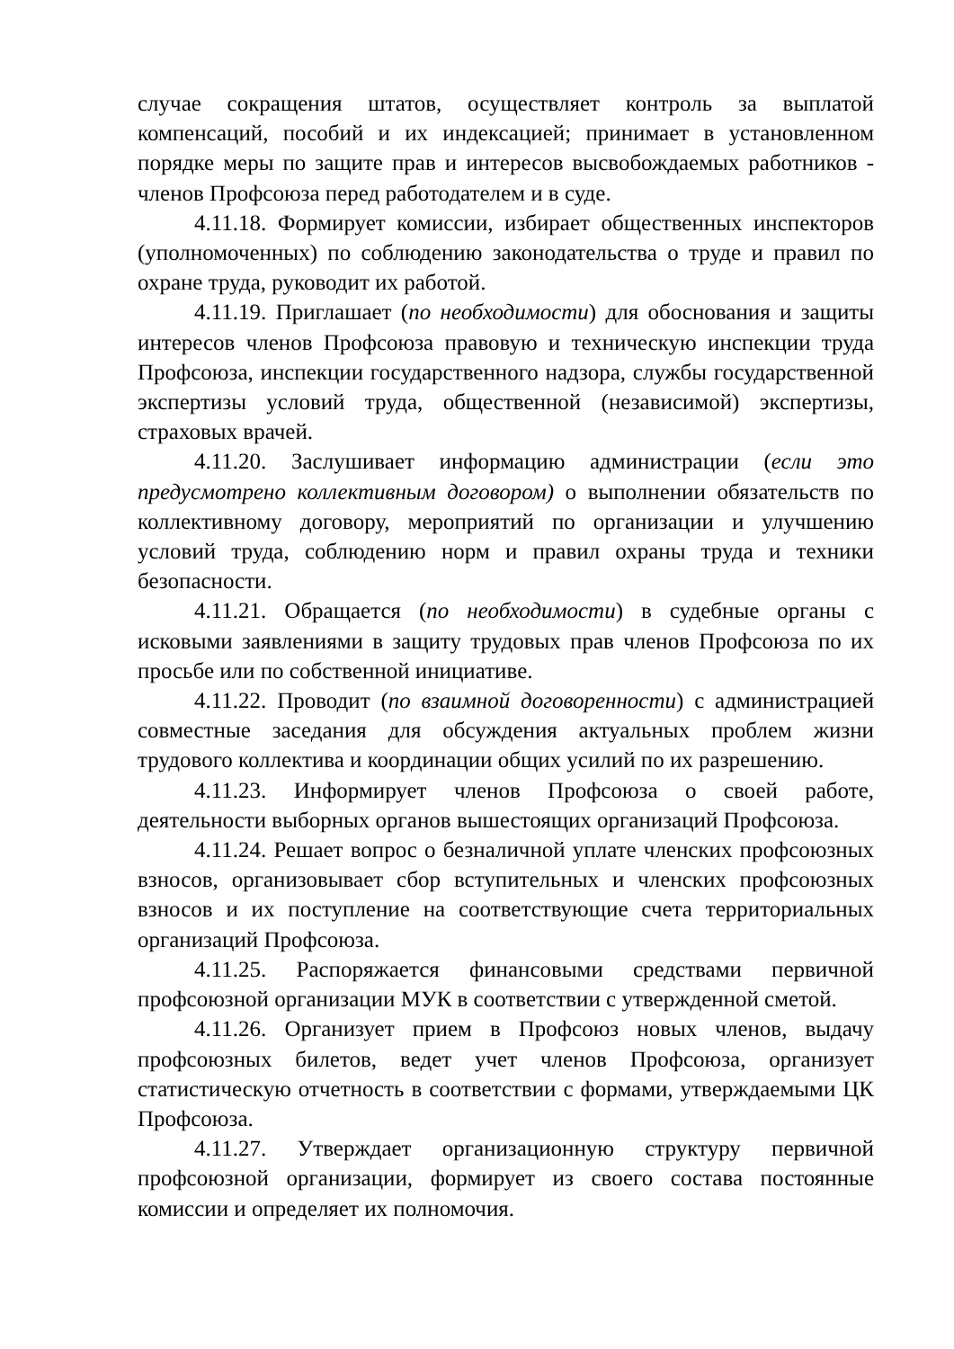случае сокращения штатов, осуществляет контроль за выплатой компенсаций, пособий и их индексацией; принимает в установленном порядке меры по защите прав и интересов высвобождаемых работников - членов Профсоюза перед работодателем и в суде.
4.11.18. Формирует комиссии, избирает общественных инспекторов (уполномоченных) по соблюдению законодательства о труде и правил по охране труда, руководит их работой.
4.11.19. Приглашает (по необходимости) для обоснования и защиты интересов членов Профсоюза правовую и техническую инспекции труда Профсоюза, инспекции государственного надзора, службы государственной экспертизы условий труда, общественной (независимой) экспертизы, страховых врачей.
4.11.20. Заслушивает информацию администрации (если это предусмотрено коллективным договором) о выполнении обязательств по коллективному договору, мероприятий по организации и улучшению условий труда, соблюдению норм и правил охраны труда и техники безопасности.
4.11.21. Обращается (по необходимости) в судебные органы с исковыми заявлениями в защиту трудовых прав членов Профсоюза по их просьбе или по собственной инициативе.
4.11.22. Проводит (по взаимной договоренности) с администрацией совместные заседания для обсуждения актуальных проблем жизни трудового коллектива и координации общих усилий по их разрешению.
4.11.23. Информирует членов Профсоюза о своей работе, деятельности выборных органов вышестоящих организаций Профсоюза.
4.11.24. Решает вопрос о безналичной уплате членских профсоюзных взносов, организовывает сбор вступительных и членских профсоюзных взносов и их поступление на соответствующие счета территориальных организаций Профсоюза.
4.11.25. Распоряжается финансовыми средствами первичной профсоюзной организации МУК в соответствии с утвержденной сметой.
4.11.26. Организует прием в Профсоюз новых членов, выдачу профсоюзных билетов, ведет учет членов Профсоюза, организует статистическую отчетность в соответствии с формами, утверждаемыми ЦК Профсоюза.
4.11.27. Утверждает организационную структуру первичной профсоюзной организации, формирует из своего состава постоянные комиссии и определяет их полномочия.